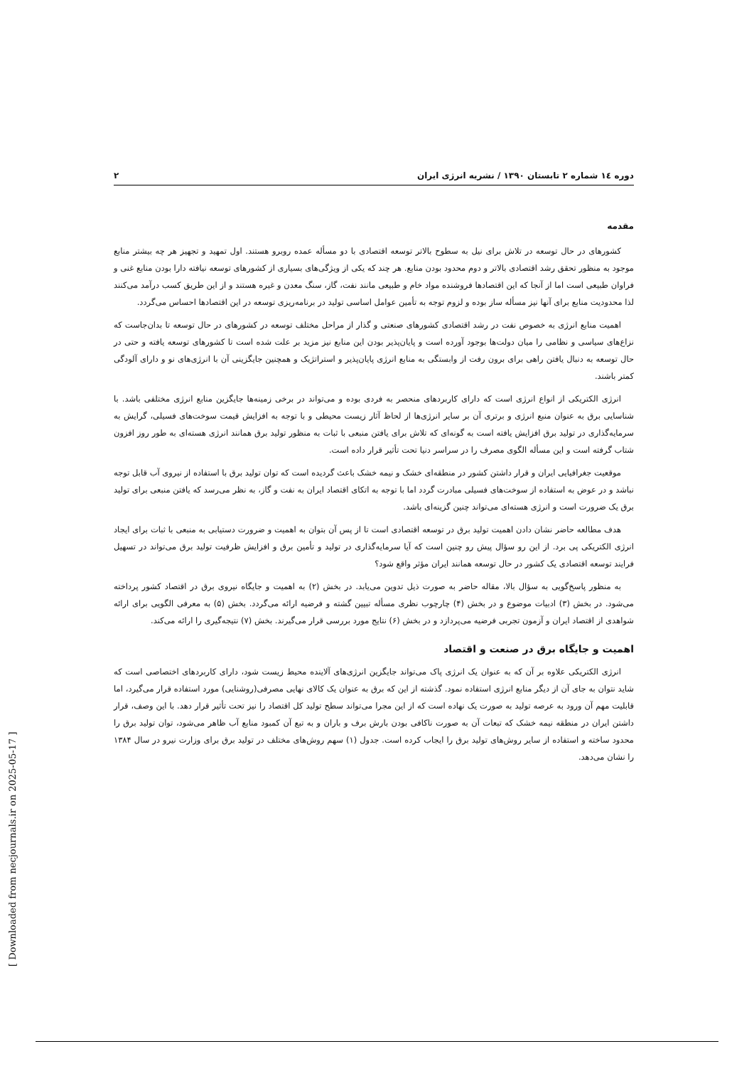دوره ۱٤ شماره ۲ تابستان ۱۳۹۰ / نشریه انرژی ایران ۲
مقدمه
کشورهای در حال توسعه در تلاش برای نیل به سطوح بالاتر توسعه اقتصادی با دو مسأله عمده روبرو هستند. اول تمهید و تجهیز هر چه بیشتر منابع موجود به منظور تحقق رشد اقتصادی بالاتر و دوم محدود بودن منابع. هر چند که یکی از ویژگی‌های بسیاری از کشورهای توسعه نیافته دارا بودن منابع غنی و فراوان طبیعی است اما از آنجا که این اقتصادها فروشنده مواد خام و طبیعی مانند نفت، گاز، سنگ معدن و غیره هستند و از این طریق کسب درآمد می‌کنند لذا محدودیت منابع برای آنها نیز مسأله ساز بوده و لزوم توجه به تأمین عوامل اساسی تولید در برنامه‌ریزی توسعه در این اقتصادها احساس می‌گردد.
اهمیت منابع انرژی به خصوص نفت در رشد اقتصادی کشورهای صنعتی و گذار از مراحل مختلف توسعه در کشورهای در حال توسعه تا بدان‌جاست که نزاع‌های سیاسی و نظامی را میان دولت‌ها بوجود آورده است و پایان‌پذیر بودن این منابع نیز مزید بر علت شده است تا کشورهای توسعه یافته و حتی در حال توسعه به دنبال یافتن راهی برای برون رفت از وابستگی به منابع انرژی پایان‌پذیر و استراتژیک و همچنین جایگزینی آن با انرژی‌های نو و دارای آلودگی کمتر باشند.
انرژی الکتریکی از انواع انرژی است که دارای کاربردهای منحصر به فردی بوده و می‌تواند در برخی زمینه‌ها جایگزین منابع انرژی مختلفی باشد. با شناسایی برق به عنوان منبع انرژی و برتری آن بر سایر انرژی‌ها از لحاظ آثار زیست محیطی و با توجه به افزایش قیمت سوخت‌های فسیلی، گرایش به سرمایه‌گذاری در تولید برق افزایش یافته است به گونه‌ای که تلاش برای یافتن منبعی با ثبات به منظور تولید برق همانند انرژی هسته‌ای به طور روز افزون شتاب گرفته است و این مسأله الگوی مصرف را در سراسر دنیا تحت تأثیر قرار داده است.
موقعیت جغرافیایی ایران و قرار داشتن کشور در منطقه‌ای خشک و نیمه خشک باعث گردیده است که توان تولید برق با استفاده از نیروی آب قابل توجه نباشد و در عوض به استفاده از سوخت‌های فسیلی مبادرت گردد اما با توجه به اتکای اقتصاد ایران به نفت و گاز، به نظر می‌رسد که یافتن منبعی برای تولید برق یک ضرورت است و انرژی هسته‌ای می‌تواند چنین گزینه‌ای باشد.
هدف مطالعه حاضر نشان دادن اهمیت تولید برق در توسعه اقتصادی است تا از پس آن بتوان به اهمیت و ضرورت دستیابی به منبعی با ثبات برای ایجاد انرژی الکتریکی پی برد. از این رو سؤال پیش رو چنین است که آیا سرمایه‌گذاری در تولید و تأمین برق و افزایش ظرفیت تولید برق می‌تواند در تسهیل فرایند توسعه اقتصادی یک کشور در حال توسعه همانند ایران مؤثر واقع شود؟
به منظور پاسخ‌گویی به سؤال بالا، مقاله حاضر به صورت ذیل تدوین می‌یابد. در بخش (۲) به اهمیت و جایگاه نیروی برق در اقتصاد کشور پرداخته می‌شود. در بخش (۳) ادبیات موضوع و در بخش (۴) چارچوب نظری مسأله تبیین گشته و فرضیه ارائه می‌گردد. بخش (۵) به معرفی الگویی برای ارائه شواهدی از اقتصاد ایران و آزمون تجربی فرضیه می‌پردازد و در بخش (۶) نتایج مورد بررسی قرار می‌گیرند. بخش (۷) نتیجه‌گیری را ارائه می‌کند.
اهمیت و جایگاه برق در صنعت و اقتصاد
انرژی الکتریکی علاوه بر آن که به عنوان یک انرژی پاک می‌تواند جایگزین انرژی‌های آلاینده محیط زیست شود، دارای کاربردهای اختصاصی است که شاید نتوان به جای آن از دیگر منابع انرژی استفاده نمود. گذشته از این که برق به عنوان یک کالای نهایی مصرفی(روشنایی) مورد استفاده قرار می‌گیرد، اما قابلیت مهم آن ورود به عرصه تولید به صورت یک نهاده است که از این مجرا می‌تواند سطح تولید کل اقتصاد را نیز تحت تأثیر قرار دهد. با این وصف، قرار داشتن ایران در منطقه نیمه خشک که تبعات آن به صورت ناکافی بودن بارش برف و باران و به تبع آن کمبود منابع آب ظاهر می‌شود، توان تولید برق را محدود ساخته و استفاده از سایر روش‌های تولید برق را ایجاب کرده است. جدول (۱) سهم روش‌های مختلف در تولید برق برای وزارت نیرو در سال ۱۳۸۴ را نشان می‌دهد.
[ Downloaded from necjournals.ir on 2025-05-17 ]